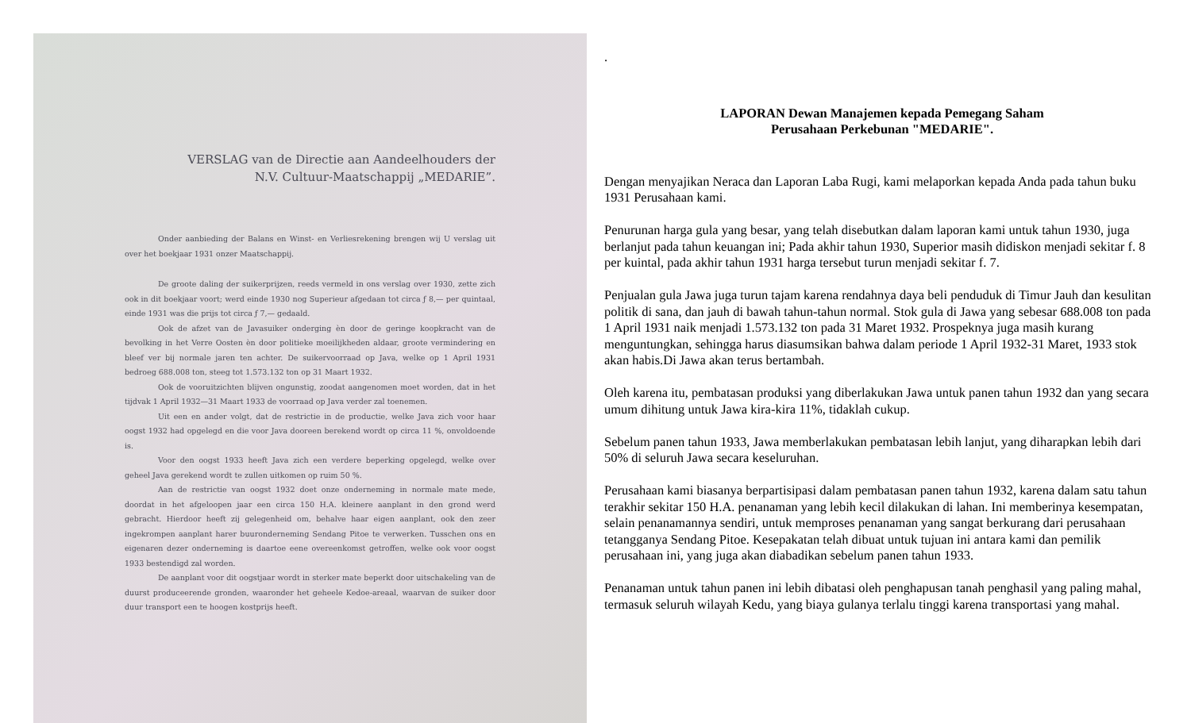VERSLAG van de Directie aan Aandeelhouders der
N.V. Cultuur-Maatschappij „MEDARIE”.
Onder aanbieding der Balans en Winst- en Verliesrekening brengen wij U verslag uit over het boekjaar 1931 onzer Maatschappij.
De groote daling der suikerprijzen, reeds vermeld in ons verslag over 1930, zette zich ook in dit boekjaar voort; werd einde 1930 nog Superieur afgedaan tot circa ƒ 8,— per quintaal, einde 1931 was die prijs tot circa ƒ 7,— gedaald.
Ook de afzet van de Javasuiker onderging èn door de geringe koopkracht van de bevolking in het Verre Oosten èn door politieke moeilijkheden aldaar, groote vermindering en bleef ver bij normale jaren ten achter. De suikervoorraad op Java, welke op 1 April 1931 bedroeg 688.008 ton, steeg tot 1.573.132 ton op 31 Maart 1932.
Ook de vooruitzichten blijven ongunstig, zoodat aangenomen moet worden, dat in het tijdvak 1 April 1932—31 Maart 1933 de voorraad op Java verder zal toenemen.
Uit een en ander volgt, dat de restrictie in de productie, welke Java zich voor haar oogst 1932 had opgelegd en die voor Java dooreen berekend wordt op circa 11 %, onvoldoende is.
Voor den oogst 1933 heeft Java zich een verdere beperking opgelegd, welke over geheel Java gerekend wordt te zullen uitkomen op ruim 50 %.
Aan de restrictie van oogst 1932 doet onze onderneming in normale mate mede, doordat in het afgeloopen jaar een circa 150 H.A. kleinere aanplant in den grond werd gebracht. Hierdoor heeft zij gelegenheid om, behalve haar eigen aanplant, ook den zeer ingekrompen aanplant harer buuronderneming Sendang Pitoe te verwerken. Tusschen ons en eigenaren dezer onderneming is daartoe eene overeenkomst getroffen, welke ook voor oogst 1933 bestendigd zal worden.
De aanplant voor dit oogstjaar wordt in sterker mate beperkt door uitschakeling van de duurst produceerende gronden, waaronder het geheele Kedoe-areaal, waarvan de suiker door duur transport een te hoogen kostprijs heeft.
.
LAPORAN Dewan Manajemen kepada Pemegang Saham
Perusahaan Perkebunan "MEDARIE".
Dengan menyajikan Neraca dan Laporan Laba Rugi, kami melaporkan kepada Anda pada tahun buku 1931 Perusahaan kami.
Penurunan harga gula yang besar, yang telah disebutkan dalam laporan kami untuk tahun 1930, juga berlanjut pada tahun keuangan ini; Pada akhir tahun 1930, Superior masih didiskon menjadi sekitar f. 8 per kuintal, pada akhir tahun 1931 harga tersebut turun menjadi sekitar f. 7.
Penjualan gula Jawa juga turun tajam karena rendahnya daya beli penduduk di Timur Jauh dan kesulitan politik di sana, dan jauh di bawah tahun-tahun normal. Stok gula di Jawa yang sebesar 688.008 ton pada 1 April 1931 naik menjadi 1.573.132 ton pada 31 Maret 1932. Prospeknya juga masih kurang menguntungkan, sehingga harus diasumsikan bahwa dalam periode 1 April 1932-31 Maret, 1933 stok akan habis.Di Jawa akan terus bertambah.
Oleh karena itu, pembatasan produksi yang diberlakukan Jawa untuk panen tahun 1932 dan yang secara umum dihitung untuk Jawa kira-kira 11%, tidaklah cukup.
Sebelum panen tahun 1933, Jawa memberlakukan pembatasan lebih lanjut, yang diharapkan lebih dari 50% di seluruh Jawa secara keseluruhan.
Perusahaan kami biasanya berpartisipasi dalam pembatasan panen tahun 1932, karena dalam satu tahun terakhir sekitar 150 H.A. penanaman yang lebih kecil dilakukan di lahan. Ini memberinya kesempatan, selain penanamannya sendiri, untuk memproses penanaman yang sangat berkurang dari perusahaan tetangganya Sendang Pitoe. Kesepakatan telah dibuat untuk tujuan ini antara kami dan pemilik perusahaan ini, yang juga akan diabadikan sebelum panen tahun 1933.
Penanaman untuk tahun panen ini lebih dibatasi oleh penghapusan tanah penghasil yang paling mahal, termasuk seluruh wilayah Kedu, yang biaya gulanya terlalu tinggi karena transportasi yang mahal.